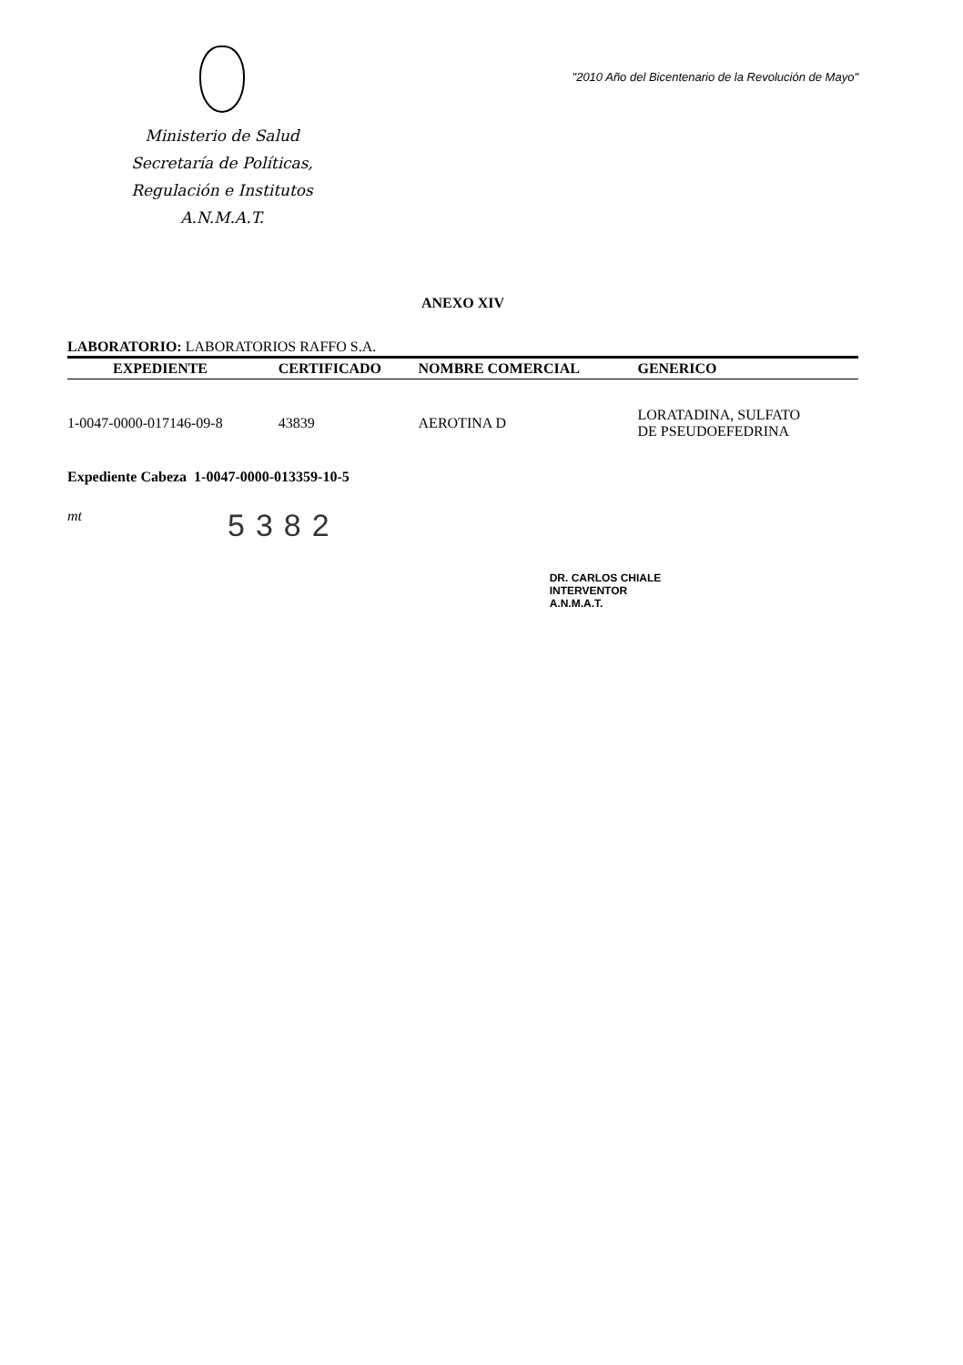Ministerio de Salud
Secretaría de Políticas,
Regulación e Institutos
A.N.M.A.T.
"2010 Año del Bicentenario de la Revolución de Mayo"
ANEXO XIV
LABORATORIO: LABORATORIOS RAFFO S.A.
| EXPEDIENTE | CERTIFICADO | NOMBRE COMERCIAL | GENERICO |
| --- | --- | --- | --- |
| 1-0047-0000-017146-09-8 | 43839 | AEROTINA D | LORATADINA, SULFATO DE PSEUDOEFEDRINA |
Expediente Cabeza 1-0047-0000-013359-10-5
mt
5382
DR. CARLOS CHIALE
INTERVENTOR
A.N.M.A.T.